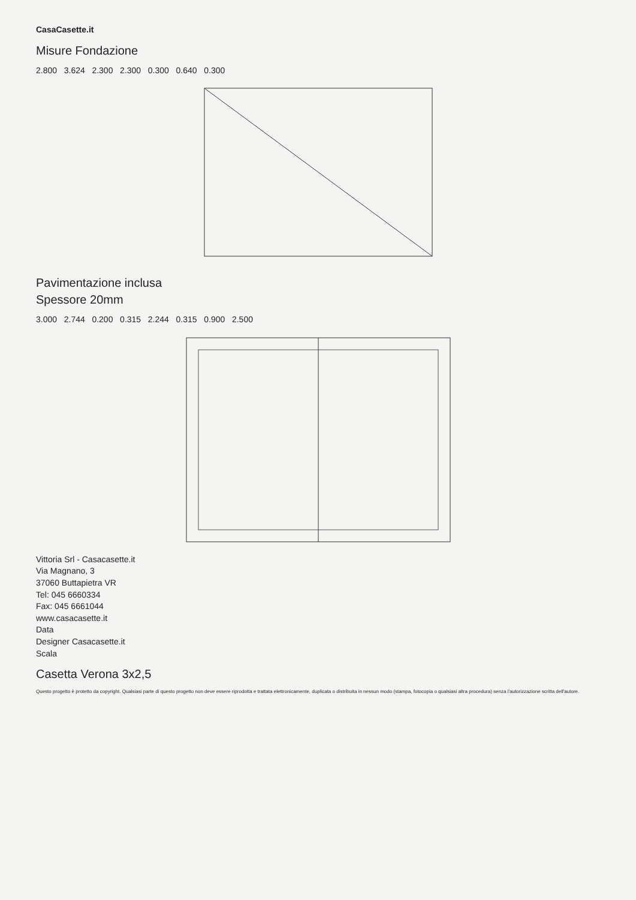CasaCasette.it
Misure Fondazione
2.800 3.624 2.300 2.300 0.300 0.640 0.300
Pavimentazione inclusa
Spessore 20mm
3.000 2.744 0.200 0.315 2.244 0.315 0.900 2.500
Vittoria Srl - Casacasette.it
Via Magnano, 3
37060 Buttapietra VR
Tel: 045 6660334
Fax: 045 6661044
www.casacasette.it
Data
Designer Casacasette.it
Scala
Casetta Verona 3x2,5
Questo progetto è protetto da copyright. Qualsiasi parte di questo progetto non deve essere riprodotta e trattata elettronicamente, duplicata o distribuita in nessun modo (stampa, fotocopia o qualsiasi altra procedura) senza l'autorizzazione scritta dell'autore.